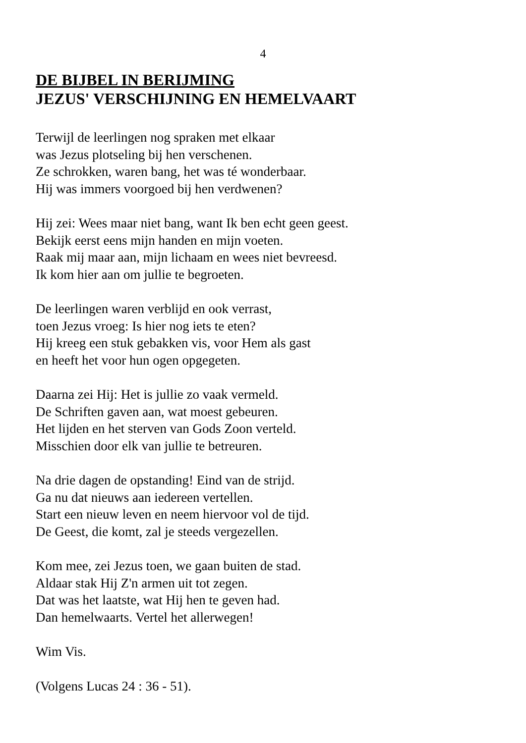4
DE BIJBEL IN BERIJMING
JEZUS' VERSCHIJNING EN HEMELVAART
Terwijl de leerlingen nog spraken met elkaar
was Jezus plotseling bij hen verschenen.
Ze schrokken, waren bang, het was té wonderbaar.
Hij was immers voorgoed bij hen verdwenen?
Hij zei: Wees maar niet bang, want Ik ben echt geen geest.
Bekijk eerst eens mijn handen en mijn voeten.
Raak mij maar aan, mijn lichaam en wees niet bevreesd.
Ik kom hier aan om jullie te begroeten.
De leerlingen waren verblijd en ook verrast,
toen Jezus vroeg: Is hier nog iets te eten?
Hij kreeg een stuk gebakken vis, voor Hem als gast
en heeft het voor hun ogen opgegeten.
Daarna zei Hij: Het is jullie zo vaak vermeld.
De Schriften gaven aan, wat moest gebeuren.
Het lijden en het sterven van Gods Zoon verteld.
Misschien door elk van jullie te betreuren.
Na drie dagen de opstanding! Eind van de strijd.
Ga nu dat nieuws aan iedereen vertellen.
Start een nieuw leven en neem hiervoor vol de tijd.
De Geest, die komt, zal je steeds vergezellen.
Kom mee, zei Jezus toen, we gaan buiten de stad.
Aldaar stak Hij Z'n armen uit tot zegen.
Dat was het laatste, wat Hij hen te geven had.
Dan hemelwaarts. Vertel het allerwegen!
Wim Vis.
(Volgens Lucas 24 : 36 - 51).